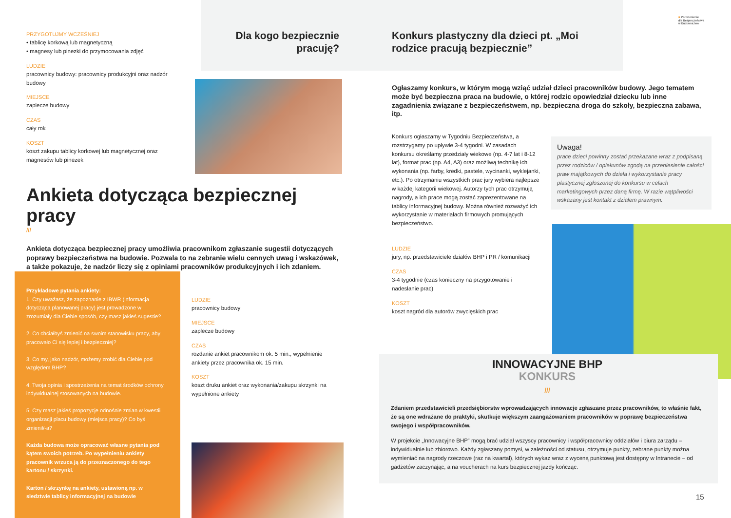PRZYGOTUJMY WCZEŚNIEJ
• tablicę korkową lub magnetyczną
• magnesy lub pinezki do przymocowania zdjęć
LUDZIE
pracownicy budowy: pracownicy produkcyjni oraz nadzór budowy
MIEJSCE
zaplecze budowy
CZAS
cały rok
KOSZT
koszt zakupu tablicy korkowej lub magnetycznej oraz magnesów lub pinezek
Dla kogo bezpiecznie pracuję?
Konkurs plastyczny dla dzieci pt. „Moi rodzice pracują bezpiecznie”
■ Porozumienie
dla Bezpieczeństwa
w Budownictwie
Ankieta dotycząca bezpiecznej pracy
///
Ankieta dotycząca bezpiecznej pracy umożliwia pracownikom zgłaszanie sugestii dotyczących poprawy bezpieczeństwa na budowie. Pozwala to na zebranie wielu cennych uwag i wskazówek, a także pokazuje, że nadzór liczy się z opiniami pracowników produkcyjnych i ich zdaniem.
Przykładowe pytania ankiety:
1. Czy uważasz, że zapoznanie z IBWR (informacja dotycząca planowanej pracy) jest prowadzone w zrozumiały dla Ciebie sposób, czy masz jakieś sugestie?
2. Co chciałbyś zmienić na swoim stanowisku pracy, aby pracowało Ci się lepiej i bezpieczniej?
3. Co my, jako nadzór, możemy zrobić dla Ciebie pod względem BHP?
4. Twoja opinia i spostrzeżenia na temat środków ochrony indywidualnej stosowanych na budowie.
5. Czy masz jakieś propozycje odnośnie zmian w kwestii organizacji placu budowy (miejsca pracy)? Co byś zmienił/-a?
Każda budowa może opracować własne pytania pod kątem swoich potrzeb. Po wypełnieniu ankiety pracownik wrzuca ją do przeznaczonego do tego kartonu / skrzynki.
Karton / skrzynkę na ankiety, ustawioną np. w siedztwie tablicy informacyjnej na budowie
LUDZIE
pracownicy budowy
MIEJSCE
zaplecze budowy
CZAS
rozdanie ankiet pracownikom ok. 5 min., wypełnienie ankiety przez pracownika ok. 15 min.
KOSZT
koszt druku ankiet oraz wykonania/zakupu skrzynki na wypełnione ankiety
Ogłaszamy konkurs, w którym mogą wziąć udział dzieci pracowników budowy. Jego tematem może być bezpieczna praca na budowie, o której rodzic opowiedział dziecku lub inne zagadnienia związane z bezpieczeństwem, np. bezpieczna droga do szkoły, bezpieczna zabawa, itp.
Konkurs ogłaszamy w Tygodniu Bezpieczeństwa, a rozstrzygamy po upływie 3-4 tygodni. W zasadach konkursu określamy przedziały wiekowe (np. 4-7 lat i 8-12 lat), format prac (np. A4, A3) oraz możliwą technikę ich wykonania (np. farby, kredki, pastele, wycinanki, wyklejanki, etc.). Po otrzymaniu wszystkich prac jury wybiera najlepsze w każdej kategorii wiekowej. Autorzy tych prac otrzymują nagrody, a ich prace mogą zostać zaprezentowane na tablicy informacyjnej budowy. Można również rozważyć ich wykorzystanie w materiałach firmowych promujących bezpieczeństwo.
Uwaga!
prace dzieci powinny zostać przekazane wraz z podpisaną przez rodziców / opiekunów zgodą na przeniesienie całości praw majątkowych do dzieła i wykorzystanie pracy plastycznej zgłoszonej do konkursu w celach marketingowych przez daną firmę. W razie wątpliwości wskazany jest kontakt z działem prawnym.
LUDZIE
jury, np. przedstawiciele działów BHP i PR / komunikacji
CZAS
3-4 tygodnie (czas konieczny na przygotowanie i nadesłanie prac)
KOSZT
koszt nagród dla autorów zwycięskich prac
INNOWACYJNE BHP
KONKURS
///
Zdaniem przedstawicieli przedsiębiorstw wprowadzających innowacje zgłaszane przez pracowników, to właśnie fakt, że są one wdrażane do praktyki, skutkuje większym zaangażowaniem pracowników w poprawę bezpieczeństwa swojego i współpracowników.
W projekcie „Innowacyjne BHP” mogą brać udział wszyscy pracownicy i współpracownicy oddziałów i biura zarządu – indywidualnie lub zbiorowo. Każdy zgłaszany pomysł, w zależności od statusu, otrzymuje punkty, zebrane punkty można wymieniać na nagrody rzeczowe (raz na kwartał), których wykaz wraz z wyceną punktową jest dostępny w Intranecie – od gadżetów zaczynając, a na voucherach na kurs bezpiecznej jazdy kończąc.
15